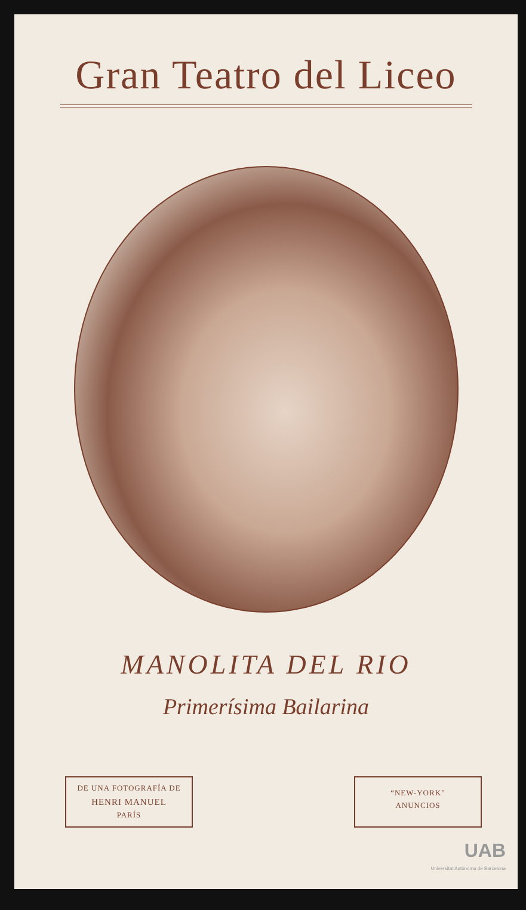Gran Teatro del Liceo
MANOLITA DEL RIO
Primerísima Bailarina
DE UNA FOTOGRAFÍA DE
HENRI MANUEL
PARÍS
“NEW-YORK”
ANUNCIOS
UAB
Universitat Autònoma de Barcelona